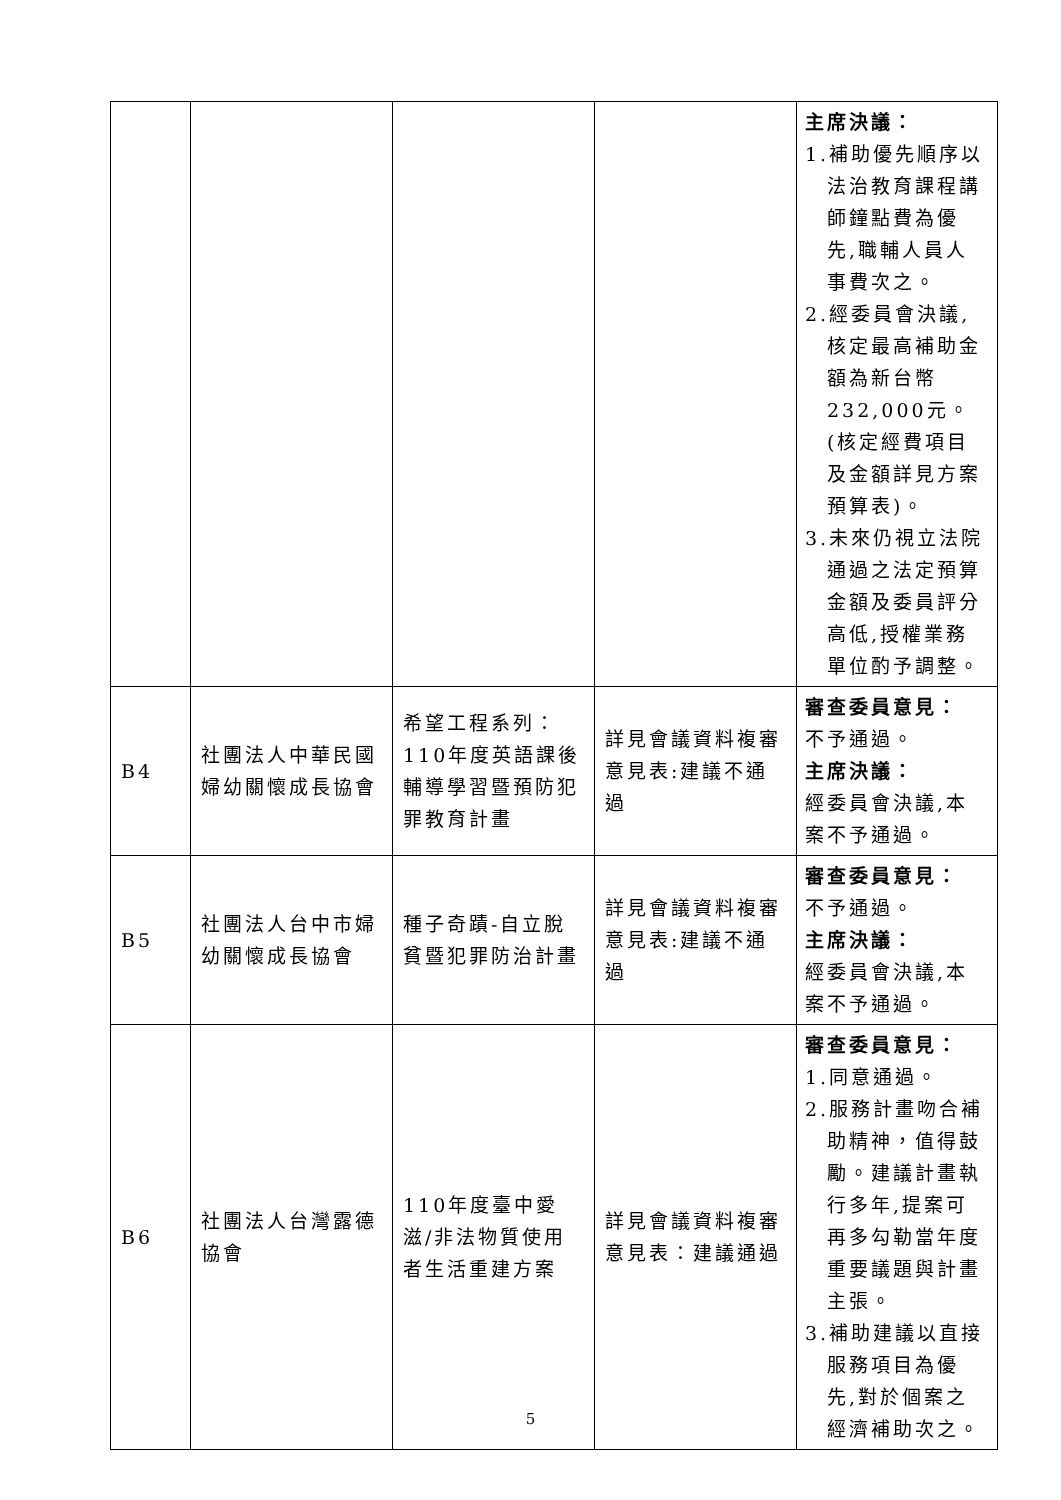| | | | | 主席決議： 1.補助優先順序以法治教育課程講師鐘點費為優先,職輔人員人事費次之。 2.經委員會決議,核定最高補助金額為新台幣232,000元。(核定經費項目及金額詳見方案預算表)。 3.未來仍視立法院通過之法定預算金額及委員評分高低,授權業務單位酌予調整。 |
| B4 | 社團法人中華民國婦幼關懷成長協會 | 希望工程系列：110年度英語課後輔導學習暨預防犯罪教育計畫 | 詳見會議資料複審意見表:建議不通過 | 審查委員意見： 不予通過。 主席決議： 經委員會決議,本案不予通過。 |
| B5 | 社團法人台中市婦幼關懷成長協會 | 種子奇蹟-自立脫貧暨犯罪防治計畫 | 詳見會議資料複審意見表:建議不通過 | 審查委員意見： 不予通過。 主席決議： 經委員會決議,本案不予通過。 |
| B6 | 社團法人台灣露德協會 | 110年度臺中愛滋/非法物質使用者生活重建方案 | 詳見會議資料複審意見表：建議通過 | 審查委員意見： 1.同意通過。 2.服務計畫吻合補助精神，值得鼓勵。建議計畫執行多年,提案可再多勾勒當年度重要議題與計畫主張。 3.補助建議以直接服務項目為優先,對於個案之經濟補助次之。 |
5